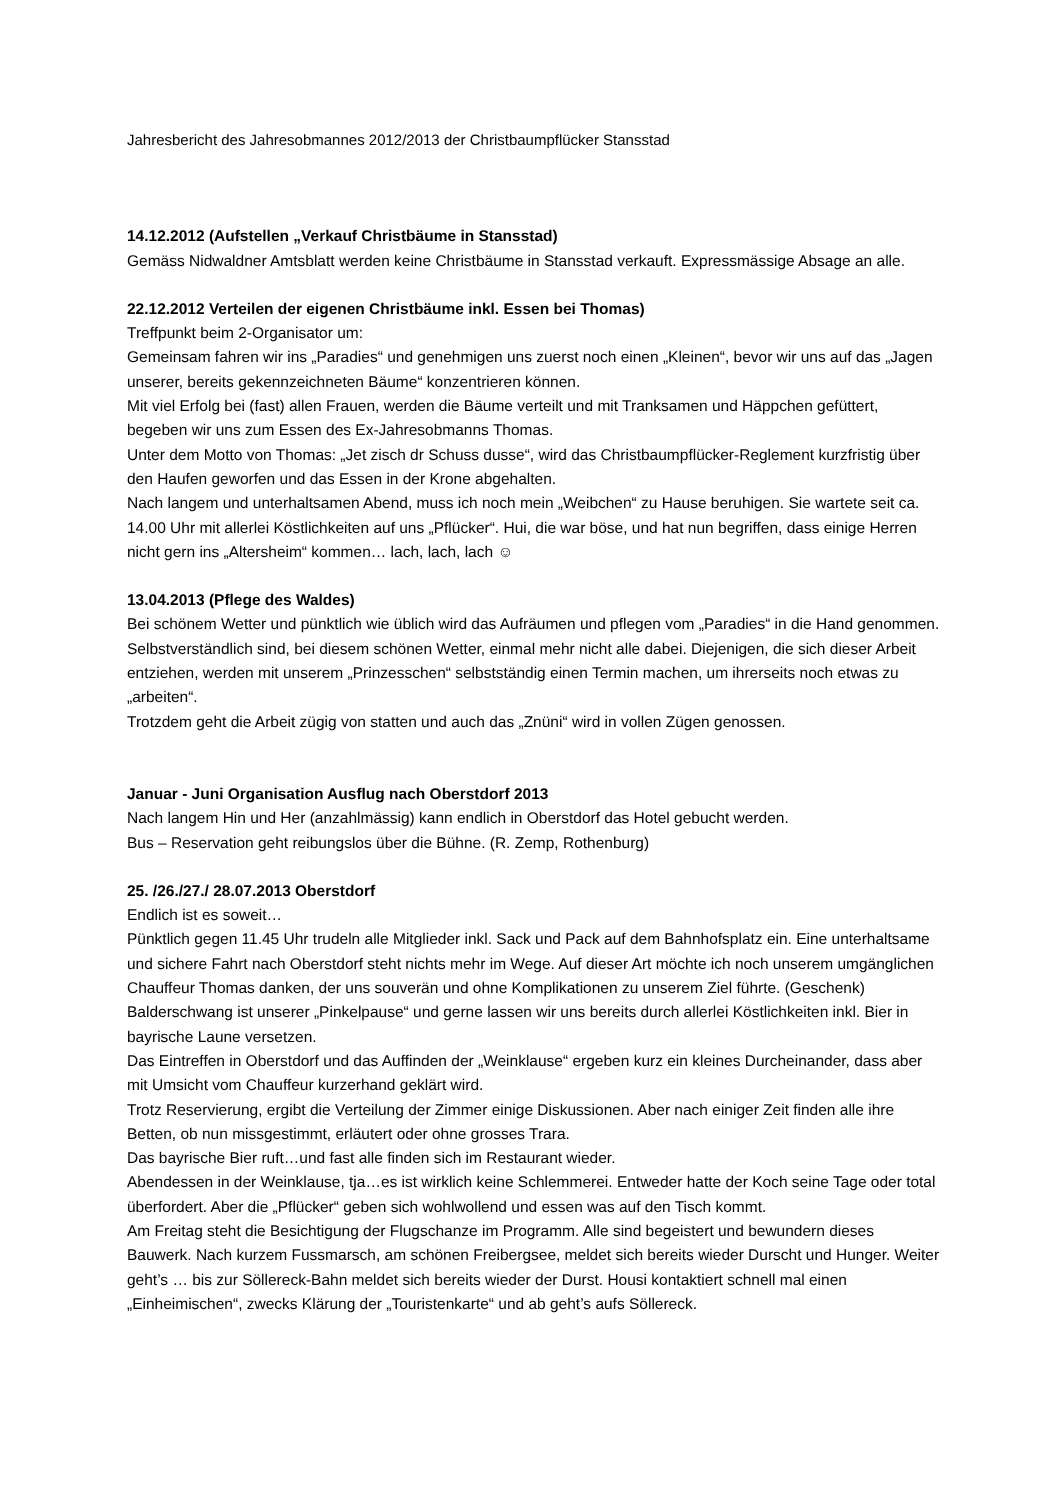Jahresbericht des Jahresobmannes 2012/2013 der Christbaumpflücker Stansstad
14.12.2012 (Aufstellen „Verkauf Christbäume in Stansstad)
Gemäss Nidwaldner Amtsblatt werden keine Christbäume in Stansstad verkauft. Expressmässige Absage an alle.
22.12.2012 Verteilen der eigenen Christbäume inkl. Essen bei Thomas)
Treffpunkt beim 2-Organisator um:
Gemeinsam fahren wir ins „Paradies“ und genehmigen uns zuerst noch einen „Kleinen“, bevor wir uns auf das „Jagen unserer, bereits gekennzeichneten Bäume“ konzentrieren können.
Mit viel Erfolg bei (fast) allen Frauen, werden die Bäume verteilt und mit Tranksamen und Häppchen gefüttert, begeben wir uns zum Essen des Ex-Jahresobmanns Thomas.
Unter dem Motto von Thomas: „Jet zisch dr Schuss dusse“, wird das Christbaumpflücker-Reglement kurzfristig über den Haufen geworfen und das Essen in der Krone abgehalten.
Nach langem und unterhaltsamen Abend, muss ich noch mein „Weibchen“ zu Hause beruhigen. Sie wartete seit ca. 14.00 Uhr mit allerlei Köstlichkeiten auf uns „Pflücker“. Hui, die war böse, und hat nun begriffen, dass einige Herren nicht gern ins „Altersheim“ kommen… lach, lach, lach ☺
13.04.2013 (Pflege des Waldes)
Bei schönem Wetter und pünktlich wie üblich wird das Aufräumen und pflegen vom „Paradies“ in die Hand genommen. Selbstverständlich sind, bei diesem schönen Wetter, einmal mehr nicht alle dabei. Diejenigen, die sich dieser Arbeit entziehen, werden mit unserem „Prinzesschen“ selbstständig einen Termin machen, um ihrerseits noch etwas zu „arbeiten“.
Trotzdem geht die Arbeit zügig von statten und auch das „Znüni“ wird in vollen Zügen genossen.
Januar - Juni Organisation Ausflug nach Oberstdorf 2013
Nach langem Hin und Her (anzahlmässig) kann endlich in Oberstdorf das Hotel gebucht werden.
Bus – Reservation geht reibungslos über die Bühne. (R. Zemp, Rothenburg)
25. /26./27./ 28.07.2013 Oberstdorf
Endlich ist es soweit…
Pünktlich gegen 11.45 Uhr trudeln alle Mitglieder inkl. Sack und Pack auf dem Bahnhofsplatz ein. Eine unterhaltsame und sichere Fahrt nach Oberstdorf steht nichts mehr im Wege. Auf dieser Art möchte ich noch unserem umgänglichen Chauffeur Thomas danken, der uns souverän und ohne Komplikationen zu unserem Ziel führte. (Geschenk)
Balderschwang ist unserer „Pinkelpause“ und gerne lassen wir uns bereits durch allerlei Köstlichkeiten inkl. Bier in bayrische Laune versetzen.
Das Eintreffen in Oberstdorf und das Auffinden der „Weinklause“ ergeben kurz ein kleines Durcheinander, dass aber mit Umsicht vom Chauffeur kurzerhand geklärt wird.
Trotz Reservierung, ergibt die Verteilung der Zimmer einige Diskussionen. Aber nach einiger Zeit finden alle ihre Betten, ob nun missgestimmt, erläutert oder ohne grosses Trara.
Das bayrische Bier ruft…und fast alle finden sich im Restaurant wieder.
Abendessen in der Weinklause, tja…es ist wirklich keine Schlemmerei. Entweder hatte der Koch seine Tage oder total überfordert. Aber die „Pflücker“ geben sich wohlwollend und essen was auf den Tisch kommt.
Am Freitag steht die Besichtigung der Flugschanze im Programm. Alle sind begeistert und bewundern dieses Bauwerk. Nach kurzem Fussmarsch, am schönen Freibergsee, meldet sich bereits wieder Durscht und Hunger. Weiter geht’s … bis zur Söllereck-Bahn meldet sich bereits wieder der Durst. Housi kontaktiert schnell mal einen „Einheimischen“, zwecks Klärung der „Touristenkarte“ und ab geht’s aufs Söllereck.